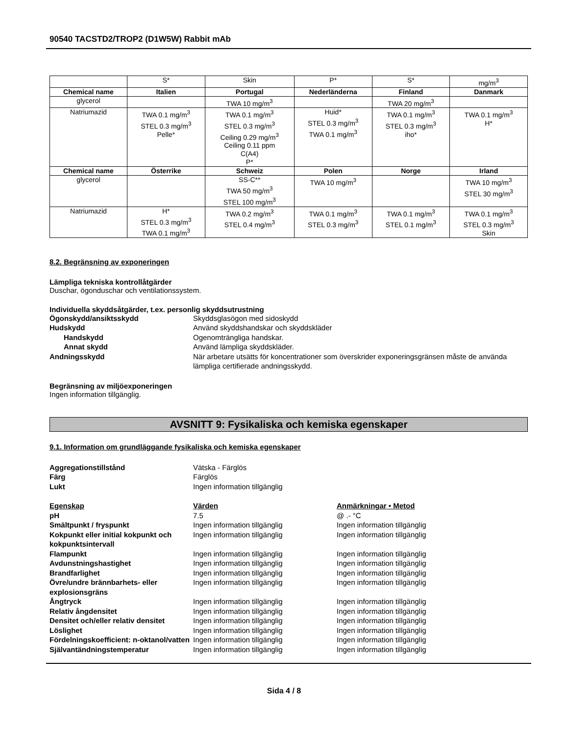90540 TACSTD2/TROP2 (D1W5W) Rabbit mAb
| | S* | Skin | P* | S* | mg/m<sup>3</sup> |
| Chemical name | Italien | Portugal | Nederländerna | Finland | Danmark |
| glycerol | | TWA 10 mg/m<sup>3</sup> | | TWA 20 mg/m<sup>3</sup> | |
| Natriumazid | TWA 0.1 mg/m<sup>3</sup> STEL 0.3 mg/m<sup>3</sup> Pelle* | TWA 0.1 mg/m<sup>3</sup> STEL 0.3 mg/m<sup>3</sup> Ceiling 0.29 mg/m<sup>3</sup> Ceiling 0.11 ppm C(A4) P* | Huid* STEL 0.3 mg/m<sup>3</sup> TWA 0.1 mg/m<sup>3</sup> | TWA 0.1 mg/m<sup>3</sup> STEL 0.3 mg/m<sup>3</sup> iho* | TWA 0.1 mg/m<sup>3</sup> H* |
| Chemical name | Österrike | Schweiz | Polen | Norge | Irland |
| glycerol | | SS-C** TWA 50 mg/m<sup>3</sup> STEL 100 mg/m<sup>3</sup> | TWA 10 mg/m<sup>3</sup> | | TWA 10 mg/m<sup>3</sup> STEL 30 mg/m<sup>3</sup> |
| Natriumazid | H* STEL 0.3 mg/m<sup>3</sup> TWA 0.1 mg/m<sup>3</sup> | TWA 0.2 mg/m<sup>3</sup> STEL 0.4 mg/m<sup>3</sup> | TWA 0.1 mg/m<sup>3</sup> STEL 0.3 mg/m<sup>3</sup> | TWA 0.1 mg/m<sup>3</sup> STEL 0.1 mg/m<sup>3</sup> | TWA 0.1 mg/m<sup>3</sup> STEL 0.3 mg/m<sup>3</sup> Skin |
8.2. Begränsning av exponeringen
Lämpliga tekniska kontrollåtgärder
Duschar, ögonduschar och ventilationssystem.
Individuella skyddsåtgärder, t.ex. personlig skyddsutrustning
Ögonskydd/ansiktsskydd Skyddsglasögon med sidoskydd Hudskydd Använd skyddshandskar och skyddskläder Handskydd Ogenomträngliga handskar. Annat skydd Använd lämpliga skyddskläder. Andningsskydd När arbetare utsätts för koncentrationer som överskrider exponeringsgränsen måste de använda lämpliga certifierade andningsskydd.
Begränsning av miljöexponeringen
Ingen information tillgänglig.
AVSNITT 9: Fysikaliska och kemiska egenskaper
9.1. Information om grundläggande fysikaliska och kemiska egenskaper
Aggregationstillstånd Vätska - Färglös Färg Färglös Lukt Ingen information tillgänglig
Egenskap Värden Anmärkningar • Metod pH 7.5 @ .- °C Smältpunkt / fryspunkt Ingen information tillgänglig Ingen information tillgänglig Kokpunkt eller initial kokpunkt och kokpunktsintervall Ingen information tillgänglig Ingen information tillgänglig Flampunkt Ingen information tillgänglig Ingen information tillgänglig Avdunstningshastighet Ingen information tillgänglig Ingen information tillgänglig Brandfarlighet Ingen information tillgänglig Ingen information tillgänglig Övre/undre brännbarhets- eller explosionsgräns Ingen information tillgänglig Ingen information tillgänglig Ångtryck Ingen information tillgänglig Ingen information tillgänglig Relativ ångdensitet Ingen information tillgänglig Ingen information tillgänglig Densitet och/eller relativ densitet Ingen information tillgänglig Ingen information tillgänglig Löslighet Ingen information tillgänglig Ingen information tillgänglig Fördelningskoefficient: n-oktanol/vatten Ingen information tillgänglig Ingen information tillgänglig Självantändningstemperatur Ingen information tillgänglig Ingen information tillgänglig
Sida 4 / 8